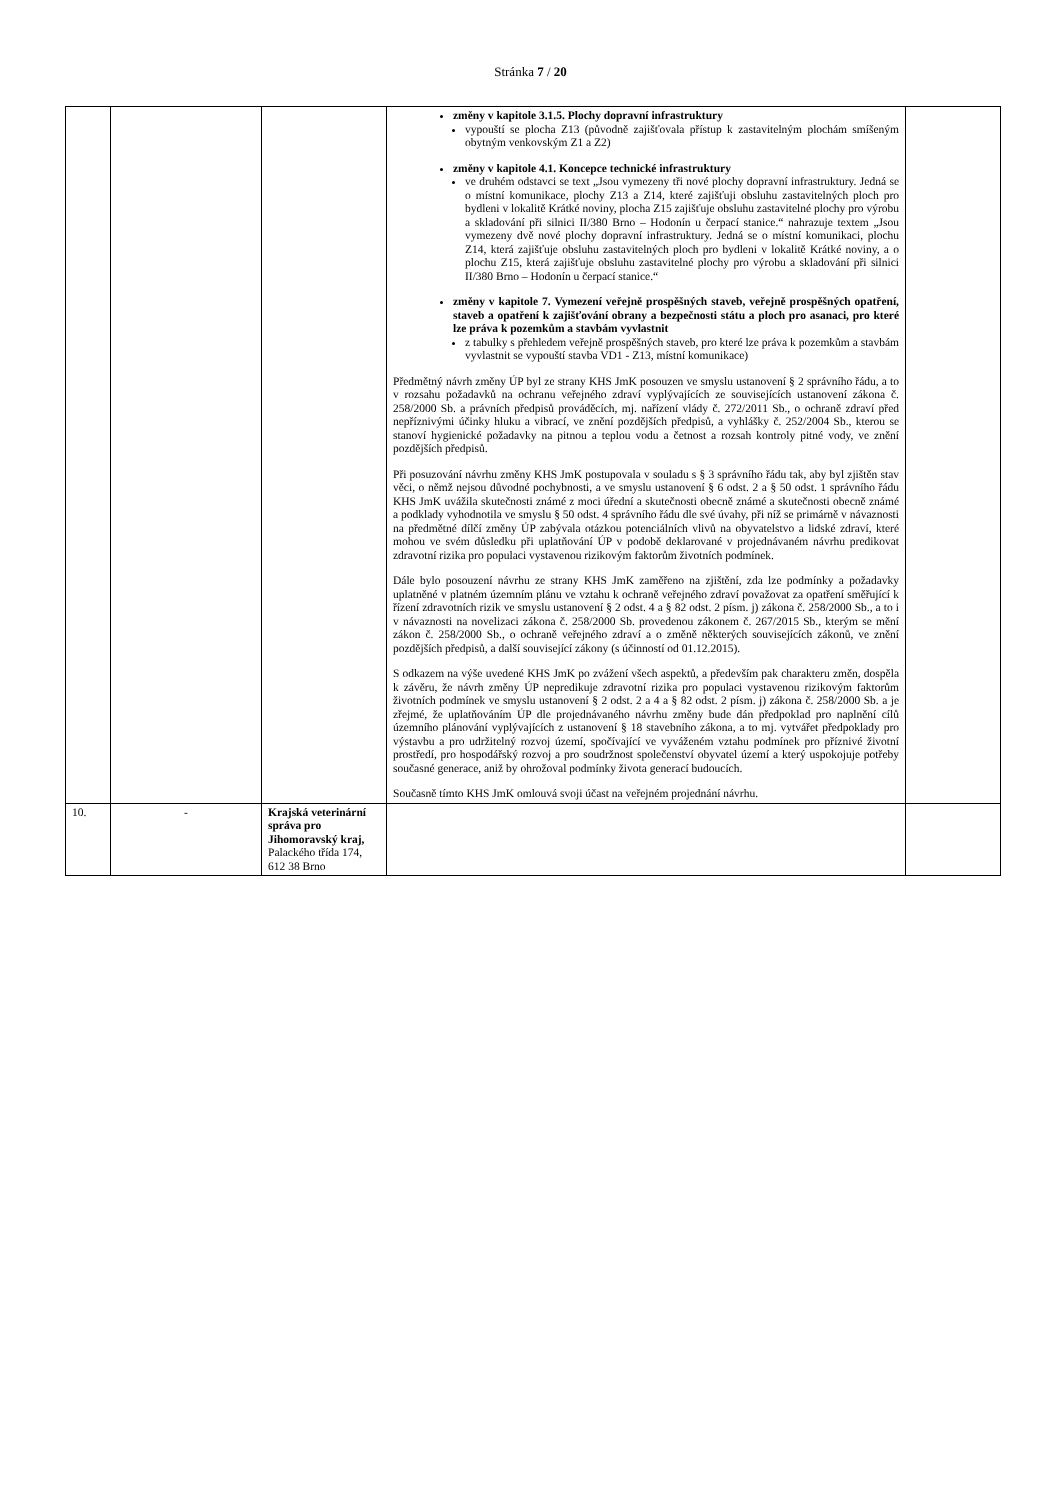Stránka 7 / 20
| | | | změny v kapitole 3.1.5. Plochy dopravní infrastruktury vypouští se plocha Z13 (původně zajišťovala přístup k zastavitelným plochám smíšeným obytným venkovským Z1 a Z2) změny v kapitole 4.1. Koncepce technické infrastruktury ve druhém odstavci se text „Jsou vymezeny tři nové plochy dopravní infrastruktury. Jedná se o místní komunikace, plochy Z13 a Z14, které zajišťuji obsluhu zastavitelných ploch pro bydleni v lokalitě Krátké noviny, plocha Z15 zajišťuje obsluhu zastavitelné plochy pro výrobu a skladování při silnici II/380 Brno – Hodonín u čerpací stanice.“ nahrazuje textem „Jsou vymezeny dvě nové plochy dopravní infrastruktury. Jedná se o místní komunikaci, plochu Z14, která zajišťuje obsluhu zastavitelných ploch pro bydleni v lokalitě Krátké noviny, a o plochu Z15, která zajišťuje obsluhu zastavitelné plochy pro výrobu a skladování při silnici II/380 Brno – Hodonín u čerpací stanice.“ změny v kapitole 7. Vymezení veřejně prospěšných staveb, veřejně prospěšných opatření, staveb a opatření k zajišťování obrany a bezpečnosti státu a ploch pro asanaci, pro které lze práva k pozemkům a stavbám vyvlastnit z tabulky s přehledem veřejně prospěšných staveb, pro které lze práva k pozemkům a stavbám vyvlastnit se vypouští stavba VD1 - Z13, místní komunikace) Předmětný návrh změny ÚP byl ze strany KHS JmK posouzen ve smyslu ustanovení § 2 správního řádu, a to v rozsahu požadavků na ochranu veřejného zdraví vyplývajících ze souvisejících ustanovení zákona č. 258/2000 Sb. a právních předpisů prováděcích, mj. nařízení vlády č. 272/2011 Sb., o ochraně zdraví před nepříznivými účinky hluku a vibrací, ve znění pozdějších předpisů, a vyhlášky č. 252/2004 Sb., kterou se stanoví hygienické požadavky na pitnou a teplou vodu a četnost a rozsah kontroly pitné vody, ve znění pozdějších předpisů. Při posuzování návrhu změny KHS JmK postupovala v souladu s § 3 správního řádu tak, aby byl zjištěn stav věci, o němž nejsou důvodné pochybnosti, a ve smyslu ustanovení § 6 odst. 2 a § 50 odst. 1 správního řádu KHS JmK uvážila skutečnosti známé z moci úřední a skutečnosti obecně známé a skutečnosti obecně známé a podklady vyhodnotila ve smyslu § 50 odst. 4 správního řádu dle své úvahy, při níž se primárně v návaznosti na předmětné dílčí změny ÚP zabývala otázkou potenciálních vlivů na obyvatelstvo a lidské zdraví, které mohou ve svém důsledku při uplatňování ÚP v podobě deklarované v projednávaném návrhu predikovat zdravotní rizika pro populaci vystavenou rizikovým faktorům životních podmínek. Dále bylo posouzení návrhu ze strany KHS JmK zaměřeno na zjištění, zda lze podmínky a požadavky uplatněné v platném územním plánu ve vztahu k ochraně veřejného zdraví považovat za opatření směřující k řízení zdravotních rizik ve smyslu ustanovení § 2 odst. 4 a § 82 odst. 2 písm. j) zákona č. 258/2000 Sb., a to i v návaznosti na novelizaci zákona č. 258/2000 Sb. provedenou zákonem č. 267/2015 Sb., kterým se mění zákon č. 258/2000 Sb., o ochraně veřejného zdraví a o změně některých souvisejících zákonů, ve znění pozdějších předpisů, a další související zákony (s účinností od 01.12.2015). S odkazem na výše uvedené KHS JmK po zvážení všech aspektů, a především pak charakteru změn, dospěla k závěru, že návrh změny ÚP nepredikuje zdravotní rizika pro populaci vystavenou rizikovým faktorům životních podmínek ve smyslu ustanovení § 2 odst. 2 a 4 a § 82 odst. 2 písm. j) zákona č. 258/2000 Sb. a je zřejmé, že uplatňováním ÚP dle projednávaného návrhu změny bude dán předpoklad pro naplnění cílů územního plánování vyplývajících z ustanovení § 18 stavebního zákona, a to mj. vytvářet předpoklady pro výstavbu a pro udržitelný rozvoj území, spočívající ve vyváženém vztahu podmínek pro příznivé životní prostředí, pro hospodářský rozvoj a pro soudržnost společenství obyvatel území a který uspokojuje potřeby současné generace, aniž by ohrožoval podmínky života generací budoucích. Současně tímto KHS JmK omlouvá svoji účast na veřejném projednání návrhu. | |
| 10. | - | Krajská veterinární správa pro Jihomoravský kraj, Palackého třída 174, 612 38 Brno | | |